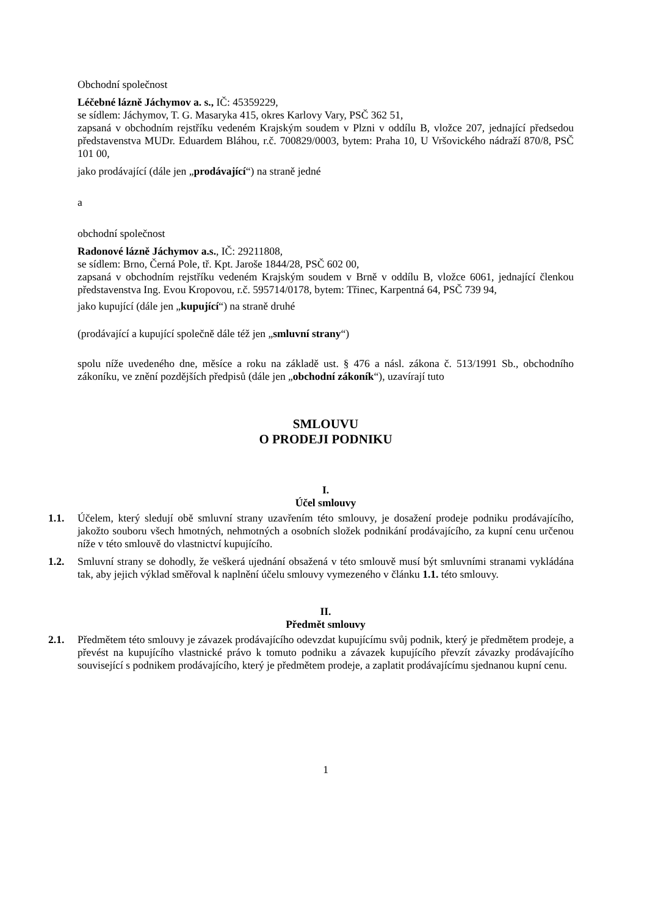Obchodní společnost
Léčebné lázně Jáchymov a. s., IČ: 45359229,
se sídlem: Jáchymov, T. G. Masaryka 415, okres Karlovy Vary, PSČ 362 51,
zapsaná v obchodním rejstříku vedeném Krajským soudem v Plzni v oddílu B, vložce 207, jednající předsedou představenstva MUDr. Eduardem Bláhou, r.č. 700829/0003, bytem: Praha 10, U Vršovického nádraží 870/8, PSČ 101 00,
jako prodávající (dále jen „prodávající“) na straně jedné
a
obchodní společnost
Radonové lázně Jáchymov a.s., IČ: 29211808,
se sídlem: Brno, Černá Pole, tř. Kpt. Jaroše 1844/28, PSČ 602 00,
zapsaná v obchodním rejstříku vedeném Krajským soudem v Brně v oddílu B, vložce 6061, jednající členkou představenstva Ing. Evou Kropovou, r.č. 595714/0178, bytem: Třinec, Karpentná 64, PSČ 739 94,
jako kupující (dále jen „kupující“) na straně druhé
(prodávající a kupující společně dále též jen „smluvní strany“)
spolu níže uvedeného dne, měsíce a roku na základě ust. § 476 a násl. zákona č. 513/1991 Sb., obchodního zákoníku, ve znění pozdějších předpisů (dále jen „obchodní zákoník“), uzavírají tuto
SMLOUVU
O PRODEJI PODNIKU
I.
Účel smlouvy
1.1. Účelem, který sledují obě smluvní strany uzavřením této smlouvy, je dosažení prodeje podniku prodávajícího, jakožto souboru všech hmotných, nehmotných a osobních složek podnikání prodávajícího, za kupní cenu určenou níže v této smlouvě do vlastnictví kupujícího.
1.2. Smluvní strany se dohodly, že veškerá ujednání obsažená v této smlouvě musí být smluvními stranami vykládána tak, aby jejich výklad směřoval k naplnění účelu smlouvy vymezeného v článku 1.1. této smlouvy.
II.
Předmět smlouvy
2.1. Předmětem této smlouvy je závazek prodávajícího odevzdat kupujícímu svůj podnik, který je předmětem prodeje, a převést na kupujícího vlastnické právo k tomuto podniku a závazek kupujícího převzít závazky prodávajícího související s podnikem prodávajícího, který je předmětem prodeje, a zaplatit prodávajícímu sjednanou kupní cenu.
1